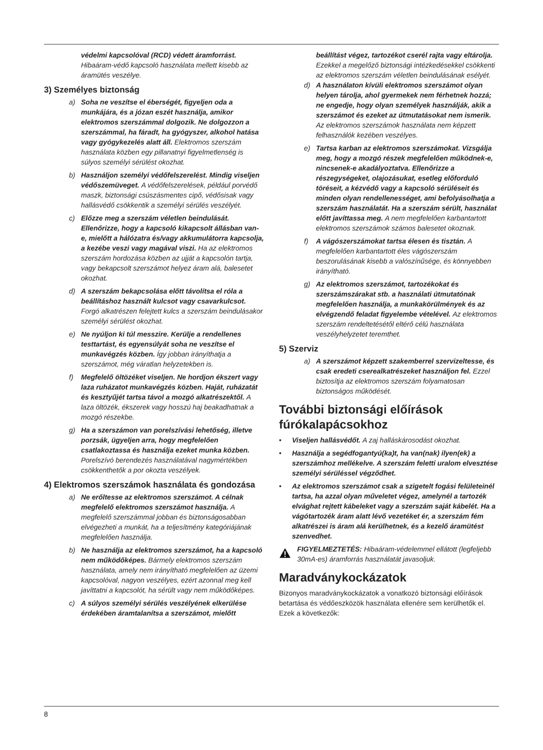védelmi kapcsolóval (RCD) védett áramforrást. Hibaáram-védő kapcsoló használata mellett kisebb az áramütés veszélye.
3) Személyes biztonság
a) Soha ne veszítse el éberségét, figyeljen oda a munkájára, és a józan eszét használja, amikor elektromos szerszámmal dolgozik. Ne dolgozzon a szerszámmal, ha fáradt, ha gyógyszer, alkohol hatása vagy gyógykezelés alatt áll. Elektromos szerszám használata közben egy pillanatnyi figyelmetlenség is súlyos személyi sérülést okozhat.
b) Használjon személyi védőfelszerelést. Mindig viseljen védőszemüveget. A védőfelszerelések, például porvédő maszk, biztonsági csúszásmentes cipő, védősisak vagy hallásvédő csökkentik a személyi sérülés veszélyét.
c) Előzze meg a szerszám véletlen beindulását. Ellenőrizze, hogy a kapcsoló kikapcsolt állásban van-e, mielőtt a hálózatra és/vagy akkumulátorra kapcsolja, a kezébe veszi vagy magával viszi. Ha az elektromos szerszám hordozása közben az ujját a kapcsolón tartja, vagy bekapcsolt szerszámot helyez áram alá, balesetet okozhat.
d) A szerszám bekapcsolása előtt távolítsa el róla a beállításhoz használt kulcsot vagy csavarkulcsot. Forgó alkatrészen felejtett kulcs a szerszám beindulásakor személyi sérülést okozhat.
e) Ne nyúljon ki túl messzire. Kerülje a rendellenes testtartást, és egyensúlyát soha ne veszítse el munkavégzés közben. Így jobban irányíthatja a szerszámot, még váratlan helyzetekben is.
f) Megfelelő öltözéket viseljen. Ne hordjon ékszert vagy laza ruházatot munkavégzés közben. Haját, ruházatát és kesztyűjét tartsa távol a mozgó alkatrészektől. A laza öltözék, ékszerek vagy hosszú haj beakadhatnak a mozgó részekbe.
g) Ha a szerszámon van porelszívási lehetőség, illetve porzsák, ügyeljen arra, hogy megfelelően csatlakoztassa és használja ezeket munka közben. Porelszívó berendezés használatával nagymértékben csökkenthetők a por okozta veszélyek.
4) Elektromos szerszámok használata és gondozása
a) Ne erőltesse az elektromos szerszámot. A célnak megfelelő elektromos szerszámot használja. A megfelelő szerszámmal jobban és biztonságosabban elvégezheti a munkát, ha a teljesítmény kategóriájának megfelelően használja.
b) Ne használja az elektromos szerszámot, ha a kapcsoló nem működőképes. Bármely elektromos szerszám használata, amely nem irányítható megfelelően az üzemi kapcsolóval, nagyon veszélyes, ezért azonnal meg kell javíttatni a kapcsolót, ha sérült vagy nem működőképes.
c) A súlyos személyi sérülés veszélyének elkerülése érdekében áramtalanítsa a szerszámot, mielőtt
beállítást végez, tartozékot cserél rajta vagy eltárolja. Ezekkel a megelőző biztonsági intézkedésekkel csökkenti az elektromos szerszám véletlen beindulásának esélyét.
d) A használaton kívüli elektromos szerszámot olyan helyen tárolja, ahol gyermekek nem férhetnek hozzá; ne engedje, hogy olyan személyek használják, akik a szerszámot és ezeket az útmutatásokat nem ismerik. Az elektromos szerszámok használata nem képzett felhasználók kezében veszélyes.
e) Tartsa karban az elektromos szerszámokat. Vizsgálja meg, hogy a mozgó részek megfelelően működnek-e, nincsenek-e akadályoztatva. Ellenőrizze a részegységeket, olajozásukat, esetleg előforduló töréseit, a kézvédő vagy a kapcsoló sérüléseit és minden olyan rendellenességet, ami befolyásolhatja a szerszám használatát. Ha a szerszám sérült, használat előtt javíttassa meg. A nem megfelelően karbantartott elektromos szerszámok számos balesetet okoznak.
f) A vágószerszámokat tartsa élesen és tisztán. A megfelelően karbantartott éles vágószerszám beszorulásának kisebb a valószínűsége, és könnyebben irányítható.
g) Az elektromos szerszámot, tartozékokat és szerszámszárakat stb. a használati útmutatónak megfelelően használja, a munkakörülmények és az elvégzendő feladat figyelembe vételével. Az elektromos szerszám rendeltetésétől eltérő célú használata veszélyhelyzetet teremthet.
5) Szerviz
a) A szerszámot képzett szakemberrel szervizeltesse, és csak eredeti cserealkatrészeket használjon fel. Ezzel biztosítja az elektromos szerszám folyamatosan biztonságos működését.
További biztonsági előírások fúrókalapácsokhoz
• Viseljen hallásvédőt. A zaj halláskárosodást okozhat.
• Használja a segédfogantyú(ka)t, ha van(nak) ilyen(ek) a szerszámhoz mellékelve. A szerszám feletti uralom elvesztése személyi sérüléssel végződhet.
• Az elektromos szerszámot csak a szigetelt fogási felületeinél tartsa, ha azzal olyan műveletet végez, amelynél a tartozék elvághat rejtett kábeleket vagy a szerszám saját kábelét. Ha a vágótartozék áram alatt lévő vezetéket ér, a szerszám fém alkatrészei is áram alá kerülhetnek, és a kezelő áramütést szenvedhet.
FIGYELMEZTETÉS: Hibaáram-védelemmel ellátott (legfeljebb 30mA-es) áramforrás használatát javasoljuk.
Maradványkockázatok
Bizonyos maradványkockázatok a vonatkozó biztonsági előírások betartása és védőeszközök használata ellenére sem kerülhetők el. Ezek a következők:
8